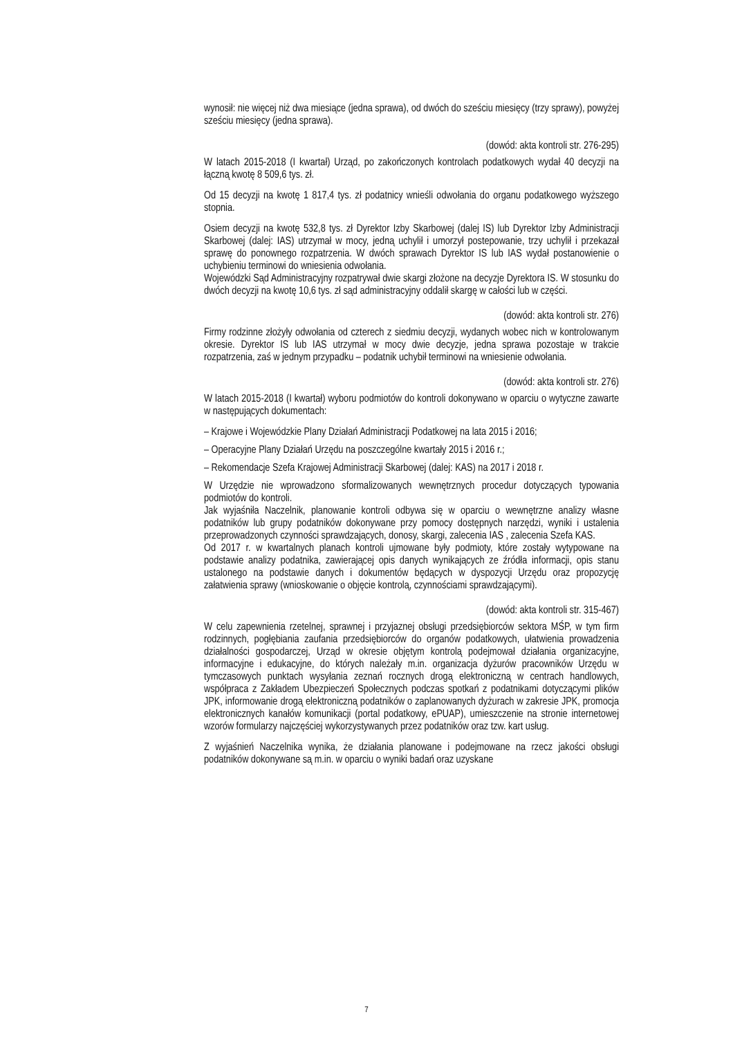wynosił: nie więcej niż dwa miesiące (jedna sprawa), od dwóch do sześciu miesięcy (trzy sprawy), powyżej sześciu miesięcy (jedna sprawa).
(dowód: akta kontroli str. 276-295)
W latach 2015-2018 (I kwartał) Urząd, po zakończonych kontrolach podatkowych wydał 40 decyzji na łączną kwotę 8 509,6 tys. zł.
Od 15 decyzji na kwotę 1 817,4 tys. zł podatnicy wnieśli odwołania do organu podatkowego wyższego stopnia.
Osiem decyzji na kwotę 532,8 tys. zł Dyrektor Izby Skarbowej (dalej IS) lub Dyrektor Izby Administracji Skarbowej (dalej: IAS) utrzymał w mocy, jedną uchylił i umorzył postepowanie, trzy uchylił i przekazał sprawę do ponownego rozpatrzenia. W dwóch sprawach Dyrektor IS lub IAS wydał postanowienie o uchybieniu terminowi do wniesienia odwołania.
Wojewódzki Sąd Administracyjny rozpatrywał dwie skargi złożone na decyzje Dyrektora IS. W stosunku do dwóch decyzji na kwotę 10,6 tys. zł sąd administracyjny oddalił skargę w całości lub w części.
(dowód: akta kontroli str. 276)
Firmy rodzinne złożyły odwołania od czterech z siedmiu decyzji, wydanych wobec nich w kontrolowanym okresie. Dyrektor IS lub IAS utrzymał w mocy dwie decyzje, jedna sprawa pozostaje w trakcie rozpatrzenia, zaś w jednym przypadku – podatnik uchybił terminowi na wniesienie odwołania.
(dowód: akta kontroli str. 276)
W latach 2015-2018 (I kwartał) wyboru podmiotów do kontroli dokonywano w oparciu o wytyczne zawarte w następujących dokumentach:
– Krajowe i Wojewódzkie Plany Działań Administracji Podatkowej na lata 2015 i 2016;
– Operacyjne Plany Działań Urzędu na poszczególne kwartały 2015 i 2016 r.;
– Rekomendacje Szefa Krajowej Administracji Skarbowej (dalej: KAS) na 2017 i 2018 r.
W Urzędzie nie wprowadzono sformalizowanych wewnętrznych procedur dotyczących typowania podmiotów do kontroli.
Jak wyjaśniła Naczelnik, planowanie kontroli odbywa się w oparciu o wewnętrzne analizy własne podatników lub grupy podatników dokonywane przy pomocy dostępnych narzędzi, wyniki i ustalenia przeprowadzonych czynności sprawdzających, donosy, skargi, zalecenia IAS , zalecenia Szefa KAS.
Od 2017 r. w kwartalnych planach kontroli ujmowane były podmioty, które zostały wytypowane na podstawie analizy podatnika, zawierającej opis danych wynikających ze źródła informacji, opis stanu ustalonego na podstawie danych i dokumentów będących w dyspozycji Urzędu oraz propozycję załatwienia sprawy (wnioskowanie o objęcie kontrolą, czynnościami sprawdzającymi).
(dowód: akta kontroli str. 315-467)
W celu zapewnienia rzetelnej, sprawnej i przyjaznej obsługi przedsiębiorców sektora MŚP, w tym firm rodzinnych, pogłębiania zaufania przedsiębiorców do organów podatkowych, ułatwienia prowadzenia działalności gospodarczej, Urząd w okresie objętym kontrolą podejmował działania organizacyjne, informacyjne i edukacyjne, do których należały m.in. organizacja dyżurów pracowników Urzędu w tymczasowych punktach wysyłania zeznań rocznych drogą elektroniczną w centrach handlowych, współpraca z Zakładem Ubezpieczeń Społecznych podczas spotkań z podatnikami dotyczącymi plików JPK, informowanie drogą elektroniczną podatników o zaplanowanych dyżurach w zakresie JPK, promocja elektronicznych kanałów komunikacji (portal podatkowy, ePUAP), umieszczenie na stronie internetowej wzorów formularzy najczęściej wykorzystywanych przez podatników oraz tzw. kart usług.
Z wyjaśnień Naczelnika wynika, że działania planowane i podejmowane na rzecz jakości obsługi podatników dokonywane są m.in. w oparciu o wyniki badań oraz uzyskane
7